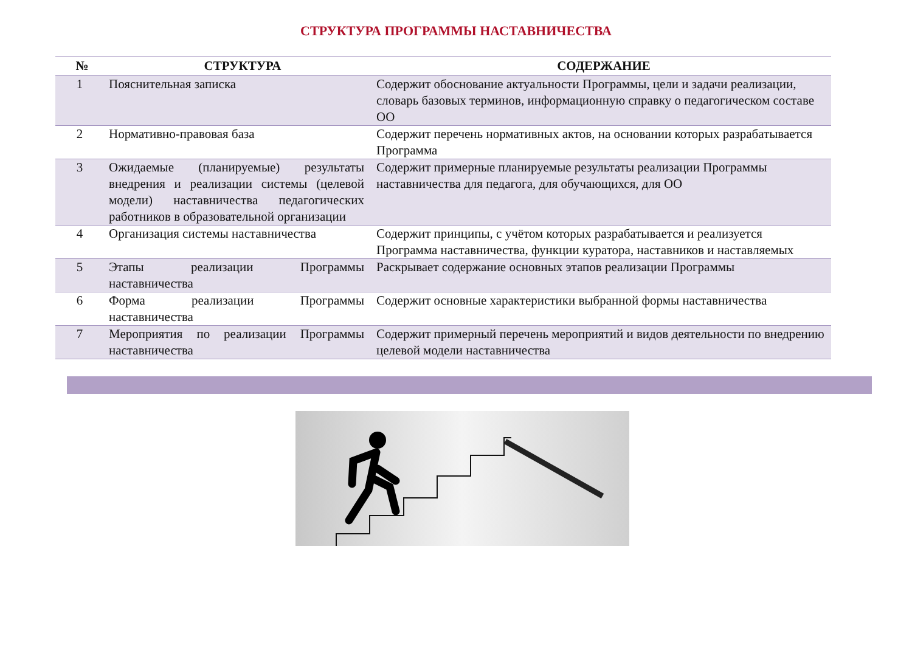СТРУКТУРА ПРОГРАММЫ НАСТАВНИЧЕСТВА
| № | СТРУКТУРА | СОДЕРЖАНИЕ |
| --- | --- | --- |
| 1 | Пояснительная записка | Содержит обоснование актуальности Программы, цели и задачи реализации, словарь базовых терминов, информационную справку о педагогическом составе ОО |
| 2 | Нормативно-правовая база | Содержит перечень нормативных актов, на основании которых разрабатывается Программа |
| 3 | Ожидаемые (планируемые) результаты внедрения и реализации системы (целевой модели) наставничества педагогических работников в образовательной организации | Содержит примерные планируемые результаты реализации Программы наставничества для педагога, для обучающихся, для ОО |
| 4 | Организация системы наставничества | Содержит принципы, с учётом которых разрабатывается и реализуется Программа наставничества, функции куратора, наставников и наставляемых |
| 5 | Этапы реализации Программы наставничества | Раскрывает содержание основных этапов реализации Программы |
| 6 | Форма реализации Программы наставничества | Содержит основные характеристики выбранной формы наставничества |
| 7 | Мероприятия по реализации Программы наставничества | Содержит примерный перечень мероприятий и видов деятельности по внедрению целевой модели наставничества |